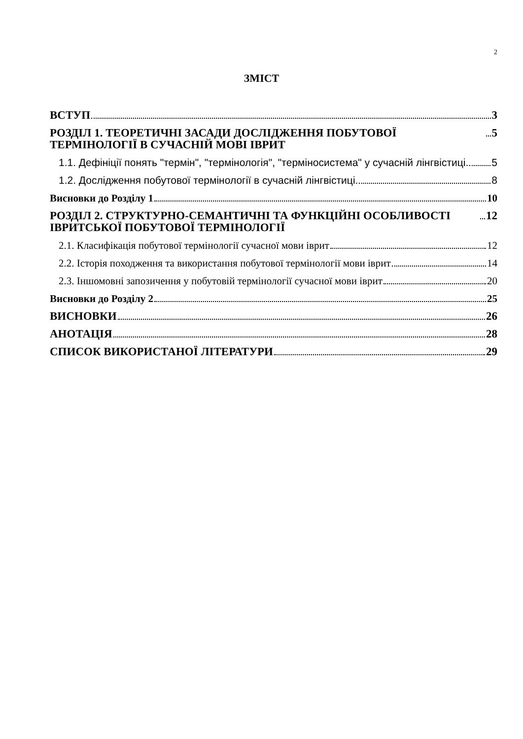2
ЗМІСТ
ВСТУП 3
РОЗДІЛ 1. ТЕОРЕТИЧНІ ЗАСАДИ ДОСЛІДЖЕННЯ ПОБУТОВОЇ ТЕРМІНОЛОГІЇ В СУЧАСНІЙ МОВІ ІВРИТ 5
1.1. Дефініції понять "термін", "термінологія", "терміносистема" у сучасній лінгвістиці. 5
1.2. Дослідження побутової термінології в сучасній лінгвістиці. 8
Висновки до Розділу 1 10
РОЗДІЛ 2. СТРУКТУРНО-СЕМАНТИЧНІ ТА ФУНКЦІЙНІ ОСОБЛИВОСТІ ІВРИТСЬКОЇ ПОБУТОВОЇ ТЕРМІНОЛОГІЇ 12
2.1. Класифікація побутової термінології сучасної мови іврит 12
2.2. Історія походження та використання побутової термінології мови іврит 14
2.3. Іншомовні запозичення у побутовій термінології сучасної мови іврит 20
Висновки до Розділу 2 25
ВИСНОВКИ 26
АНОТАЦІЯ 28
СПИСОК ВИКОРИСТАНОЇ ЛІТЕРАТУРИ 29